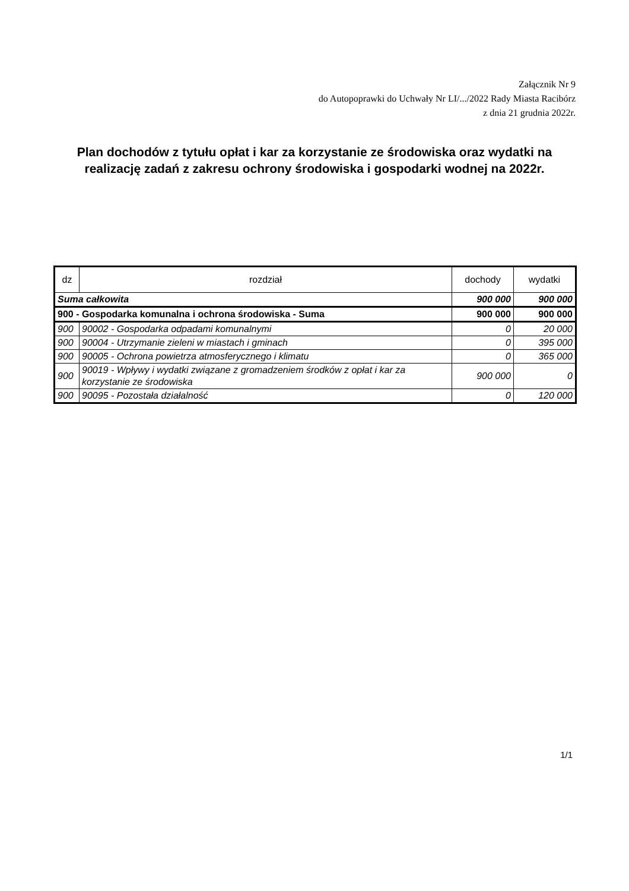Załącznik Nr 9
do Autopoprawki do Uchwały Nr LI/.../2022 Rady Miasta Racibórz
z dnia 21 grudnia 2022r.
Plan dochodów z tytułu opłat i kar za korzystanie ze środowiska oraz wydatki na realizację zadań z zakresu ochrony środowiska i gospodarki wodnej na 2022r.
| dz | rozdział | dochody | wydatki |
| --- | --- | --- | --- |
| Suma całkowita | | 900 000 | 900 000 |
| 900 - Gospodarka komunalna i ochrona środowiska - Suma | | 900 000 | 900 000 |
| 900 | 90002 - Gospodarka odpadami komunalnymi | 0 | 20 000 |
| 900 | 90004 - Utrzymanie zieleni w miastach i gminach | 0 | 395 000 |
| 900 | 90005 - Ochrona powietrza atmosferycznego i klimatu | 0 | 365 000 |
| 900 | 90019 - Wpływy i wydatki związane z gromadzeniem środków z opłat i kar za korzystanie ze środowiska | 900 000 | 0 |
| 900 | 90095 - Pozostała działalność | 0 | 120 000 |
1/1